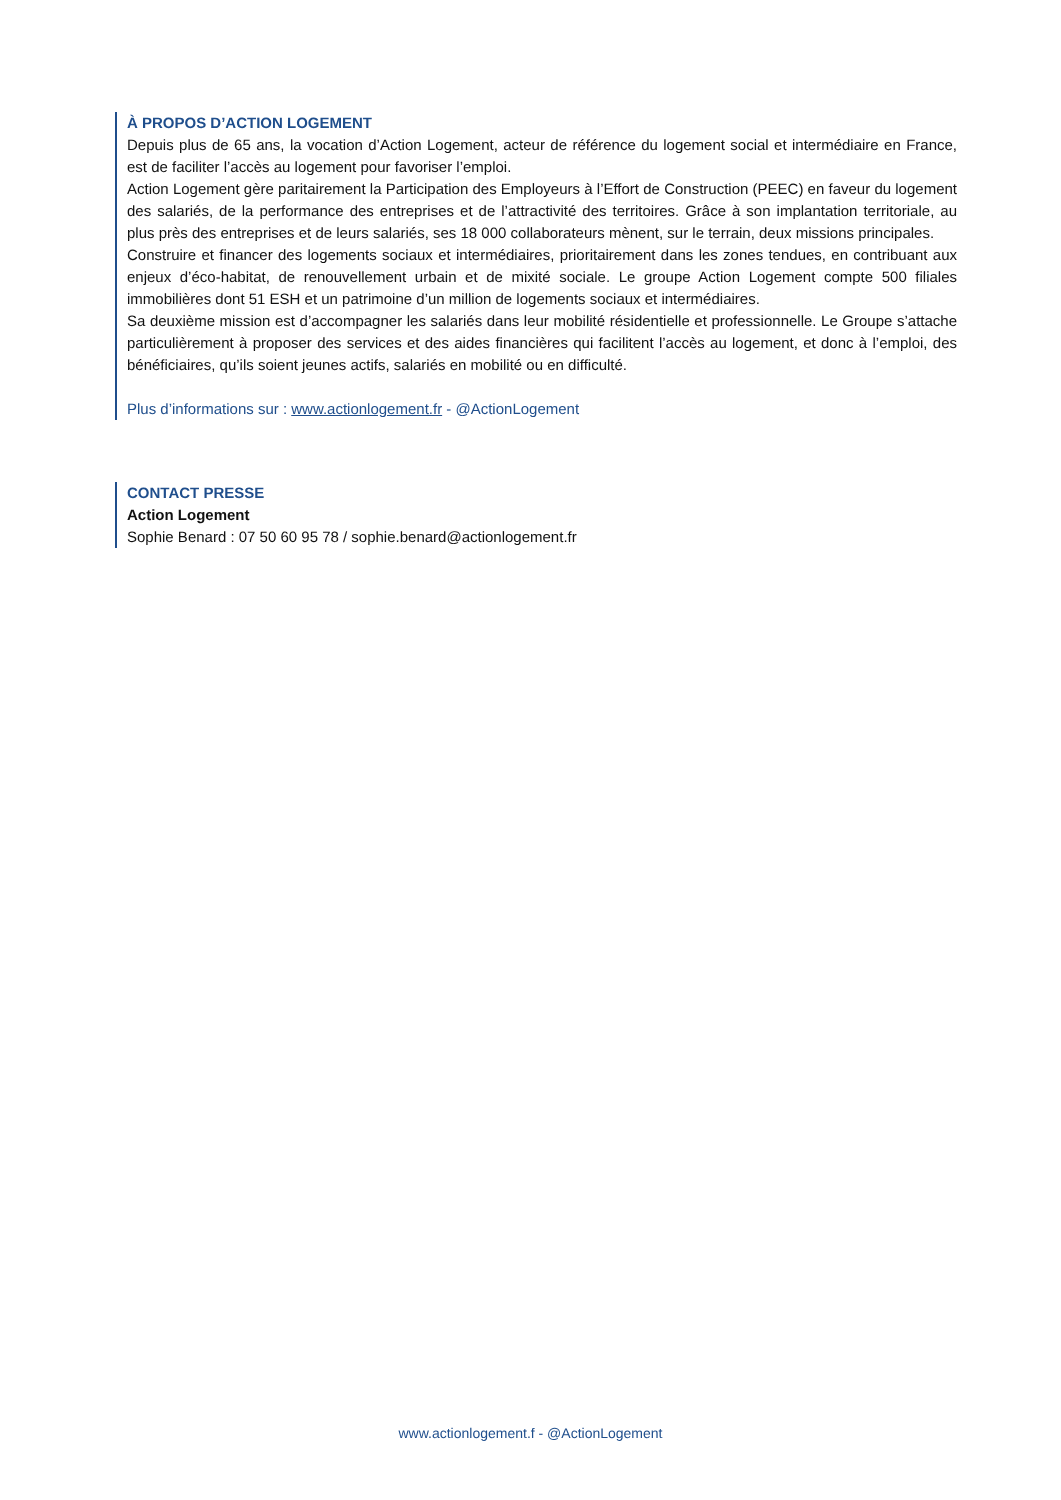À PROPOS D’ACTION LOGEMENT
Depuis plus de 65 ans, la vocation d’Action Logement, acteur de référence du logement social et intermédiaire en France, est de faciliter l’accès au logement pour favoriser l’emploi.
Action Logement gère paritairement la Participation des Employeurs à l’Effort de Construction (PEEC) en faveur du logement des salariés, de la performance des entreprises et de l’attractivité des territoires. Grâce à son implantation territoriale, au plus près des entreprises et de leurs salariés, ses 18 000 collaborateurs mènent, sur le terrain, deux missions principales.
Construire et financer des logements sociaux et intermédiaires, prioritairement dans les zones tendues, en contribuant aux enjeux d’éco-habitat, de renouvellement urbain et de mixité sociale. Le groupe Action Logement compte 500 filiales immobilières dont 51 ESH et un patrimoine d’un million de logements sociaux et intermédiaires.
Sa deuxième mission est d’accompagner les salariés dans leur mobilité résidentielle et professionnelle. Le Groupe s’attache particulièrement à proposer des services et des aides financières qui facilitent l’accès au logement, et donc à l’emploi, des bénéficiaires, qu’ils soient jeunes actifs, salariés en mobilité ou en difficulté.
Plus d’informations sur : www.actionlogement.fr - @ActionLogement
CONTACT PRESSE
Action Logement
Sophie Benard : 07 50 60 95 78 / sophie.benard@actionlogement.fr
www.actionlogement.f - @ActionLogement